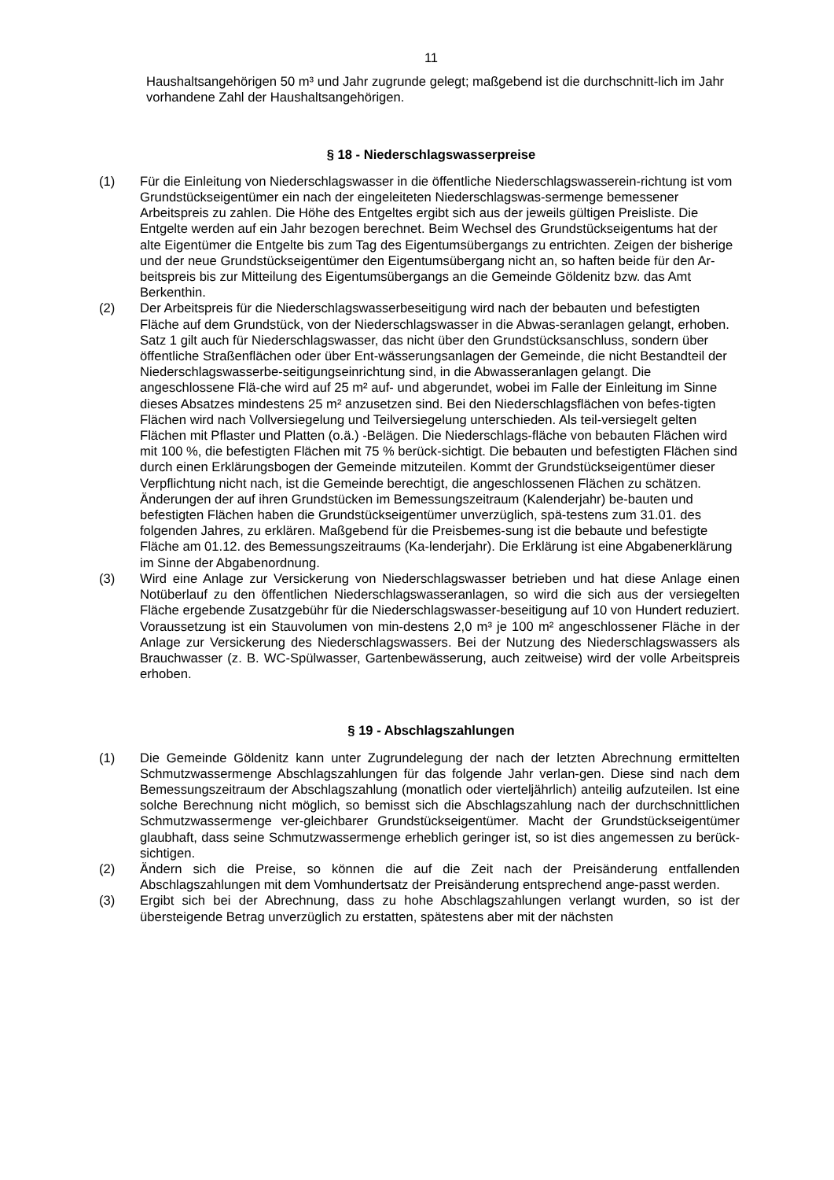11
Haushaltsangehörigen 50 m³ und Jahr zugrunde gelegt; maßgebend ist die durchschnitt-lich im Jahr vorhandene Zahl der Haushaltsangehörigen.
§ 18 - Niederschlagswasserpreise
(1) Für die Einleitung von Niederschlagswasser in die öffentliche Niederschlagswasserein-richtung ist vom Grundstückseigentümer ein nach der eingeleiteten Niederschlagswas-sermenge bemessener Arbeitspreis zu zahlen. Die Höhe des Entgeltes ergibt sich aus der jeweils gültigen Preisliste. Die Entgelte werden auf ein Jahr bezogen berechnet. Beim Wechsel des Grundstückseigentums hat der alte Eigentümer die Entgelte bis zum Tag des Eigentumsübergangs zu entrichten. Zeigen der bisherige und der neue Grundstückseigentümer den Eigentumsübergang nicht an, so haften beide für den Ar-beitspreis bis zur Mitteilung des Eigentumsübergangs an die Gemeinde Göldenitz bzw. das Amt Berkenthin.
(2) Der Arbeitspreis für die Niederschlagswasserbeseitigung wird nach der bebauten und befestigten Fläche auf dem Grundstück, von der Niederschlagswasser in die Abwas-seranlagen gelangt, erhoben. Satz 1 gilt auch für Niederschlagswasser, das nicht über den Grundstücksanschluss, sondern über öffentliche Straßenflächen oder über Ent-wässerungsanlagen der Gemeinde, die nicht Bestandteil der Niederschlagswasserbe-seitigungseinrichtung sind, in die Abwasseranlagen gelangt. Die angeschlossene Flä-che wird auf 25 m² auf- und abgerundet, wobei im Falle der Einleitung im Sinne dieses Absatzes mindestens 25 m² anzusetzen sind. Bei den Niederschlagsflächen von befes-tigten Flächen wird nach Vollversiegelung und Teilversiegelung unterschieden. Als teil-versiegelt gelten Flächen mit Pflaster und Platten (o.ä.) -Belägen. Die Niederschlags-fläche von bebauten Flächen wird mit 100 %, die befestigten Flächen mit 75 % berück-sichtigt. Die bebauten und befestigten Flächen sind durch einen Erklärungsbogen der Gemeinde mitzuteilen. Kommt der Grundstückseigentümer dieser Verpflichtung nicht nach, ist die Gemeinde berechtigt, die angeschlossenen Flächen zu schätzen. Änderungen der auf ihren Grundstücken im Bemessungszeitraum (Kalenderjahr) be-bauten und befestigten Flächen haben die Grundstückseigentümer unverzüglich, spä-testens zum 31.01. des folgenden Jahres, zu erklären. Maßgebend für die Preisbemes-sung ist die bebaute und befestigte Fläche am 01.12. des Bemessungszeitraums (Ka-lenderjahr). Die Erklärung ist eine Abgabenerklärung im Sinne der Abgabenordnung.
(3) Wird eine Anlage zur Versickerung von Niederschlagswasser betrieben und hat diese Anlage einen Notüberlauf zu den öffentlichen Niederschlagswasseranlagen, so wird die sich aus der versiegelten Fläche ergebende Zusatzgebühr für die Niederschlagswasser-beseitigung auf 10 von Hundert reduziert. Voraussetzung ist ein Stauvolumen von min-destens 2,0 m³ je 100 m² angeschlossener Fläche in der Anlage zur Versickerung des Niederschlagswassers. Bei der Nutzung des Niederschlagswassers als Brauchwasser (z. B. WC-Spülwasser, Gartenbewässerung, auch zeitweise) wird der volle Arbeitspreis erhoben.
§ 19 - Abschlagszahlungen
(1) Die Gemeinde Göldenitz kann unter Zugrundelegung der nach der letzten Abrechnung ermittelten Schmutzwassermenge Abschlagszahlungen für das folgende Jahr verlan-gen. Diese sind nach dem Bemessungszeitraum der Abschlagszahlung (monatlich oder vierteljährlich) anteilig aufzuteilen. Ist eine solche Berechnung nicht möglich, so bemisst sich die Abschlagszahlung nach der durchschnittlichen Schmutzwassermenge ver-gleichbarer Grundstückseigentümer. Macht der Grundstückseigentümer glaubhaft, dass seine Schmutzwassermenge erheblich geringer ist, so ist dies angemessen zu berück-sichtigen.
(2) Ändern sich die Preise, so können die auf die Zeit nach der Preisänderung entfallenden Abschlagszahlungen mit dem Vomhundertsatz der Preisänderung entsprechend ange-passt werden.
(3) Ergibt sich bei der Abrechnung, dass zu hohe Abschlagszahlungen verlangt wurden, so ist der übersteigende Betrag unverzüglich zu erstatten, spätestens aber mit der nächsten